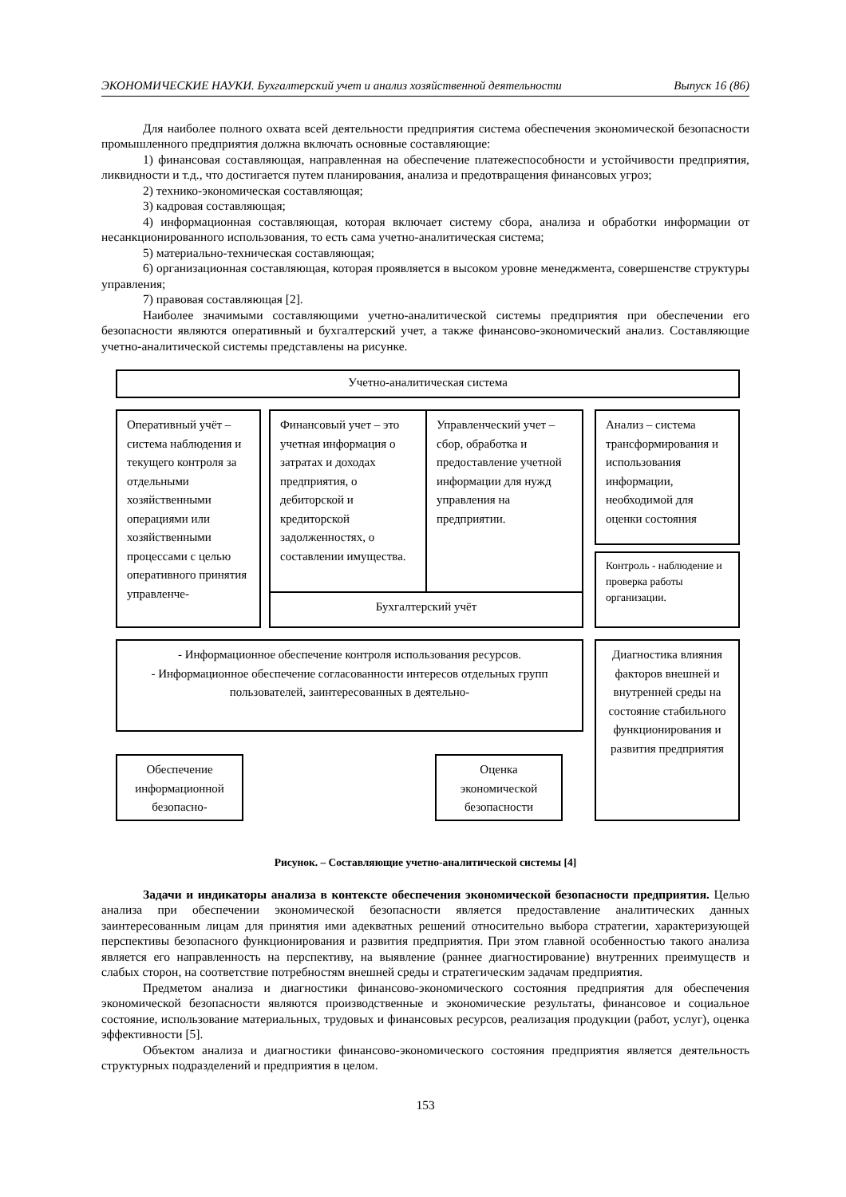ЭКОНОМИЧЕСКИЕ НАУКИ. Бухгалтерский учет и анализ хозяйственной деятельности Выпуск 16 (86)
Для наиболее полного охвата всей деятельности предприятия система обеспечения экономической безопасности промышленного предприятия должна включать основные составляющие:
1) финансовая составляющая, направленная на обеспечение платежеспособности и устойчивости предприятия, ликвидности и т.д., что достигается путем планирования, анализа и предотвращения финансовых угроз;
2) технико-экономическая составляющая;
3) кадровая составляющая;
4) информационная составляющая, которая включает систему сбора, анализа и обработки информации от несанкционированного использования, то есть сама учетно-аналитическая система;
5) материально-техническая составляющая;
6) организационная составляющая, которая проявляется в высоком уровне менеджмента, совершенстве структуры управления;
7) правовая составляющая [2].
Наиболее значимыми составляющими учетно-аналитической системы предприятия при обеспечении его безопасности являются оперативный и бухгалтерский учет, а также финансово-экономический анализ. Составляющие учетно-аналитической системы представлены на рисунке.
Учетно-аналитическая система
Оперативный учёт – система наблюдения и текущего контроля за отдельными хозяйственными операциями или хозяйственными процессами с целью оперативного принятия управленче-
Финансовый учет – это учетная информация о затратах и доходах предприятия, о дебиторской и кредиторской задолженностях, о составлении имущества.
Управленческий учет – сбор, обработка и предоставление учетной информации для нужд управления на предприятии.
Бухгалтерский учёт
Анализ – система трансформирования и использования информации, необходимой для оценки состояния
Контроль - наблюдение и проверка работы организации.
- Информационное обеспечение контроля использования ресурсов.
- Информационное обеспечение согласованности интересов отдельных групп пользователей, заинтересованных в деятельно-
Диагностика влияния факторов внешней и внутренней среды на состояние стабильного функционирования и развития предприятия
Обеспечение информационной безопасно-
Оценка экономической безопасности
Рисунок. – Составляющие учетно-аналитической системы [4]
Задачи и индикаторы анализа в контексте обеспечения экономической безопасности предприятия. Целью анализа при обеспечении экономической безопасности является предоставление аналитических данных заинтересованным лицам для принятия ими адекватных решений относительно выбора стратегии, характеризующей перспективы безопасного функционирования и развития предприятия. При этом главной особенностью такого анализа является его направленность на перспективу, на выявление (раннее диагностирование) внутренних преимуществ и слабых сторон, на соответствие потребностям внешней среды и стратегическим задачам предприятия.
Предметом анализа и диагностики финансово-экономического состояния предприятия для обеспечения экономической безопасности являются производственные и экономические результаты, финансовое и социальное состояние, использование материальных, трудовых и финансовых ресурсов, реализация продукции (работ, услуг), оценка эффективности [5].
Объектом анализа и диагностики финансово-экономического состояния предприятия является деятельность структурных подразделений и предприятия в целом.
153